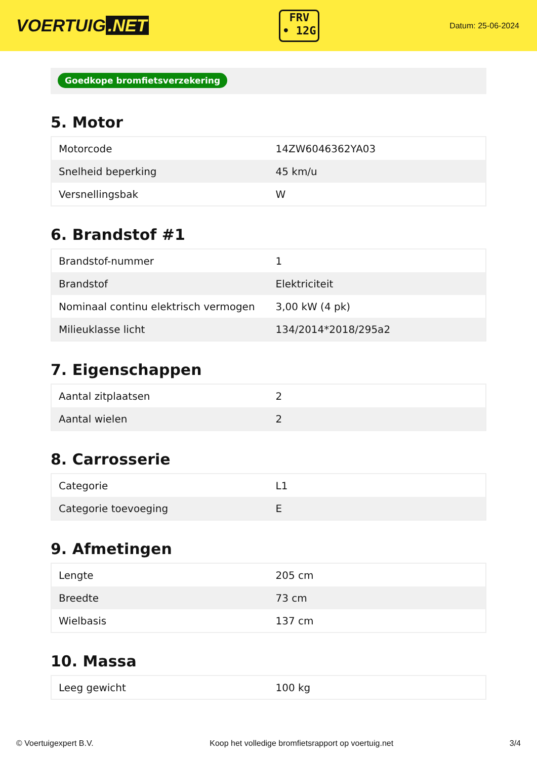VOERTUIG.NET
FRV
• 12G
Datum: 25-06-2024
Goedkope bromfietsverzekering
5. Motor
| Motorcode | 14ZW6046362YA03 |
| Snelheid beperking | 45 km/u |
| Versnellingsbak | W |
6. Brandstof #1
| Brandstof-nummer | 1 |
| Brandstof | Elektriciteit |
| Nominaal continu elektrisch vermogen | 3,00 kW (4 pk) |
| Milieuklasse licht | 134/2014*2018/295a2 |
7. Eigenschappen
| Aantal zitplaatsen | 2 |
| Aantal wielen | 2 |
8. Carrosserie
| Categorie | L1 |
| Categorie toevoeging | E |
9. Afmetingen
| Lengte | 205 cm |
| Breedte | 73 cm |
| Wielbasis | 137 cm |
10. Massa
| Leeg gewicht | 100 kg |
© Voertuigexpert B.V. Koop het volledige bromfietsrapport op voertuig.net 3/4